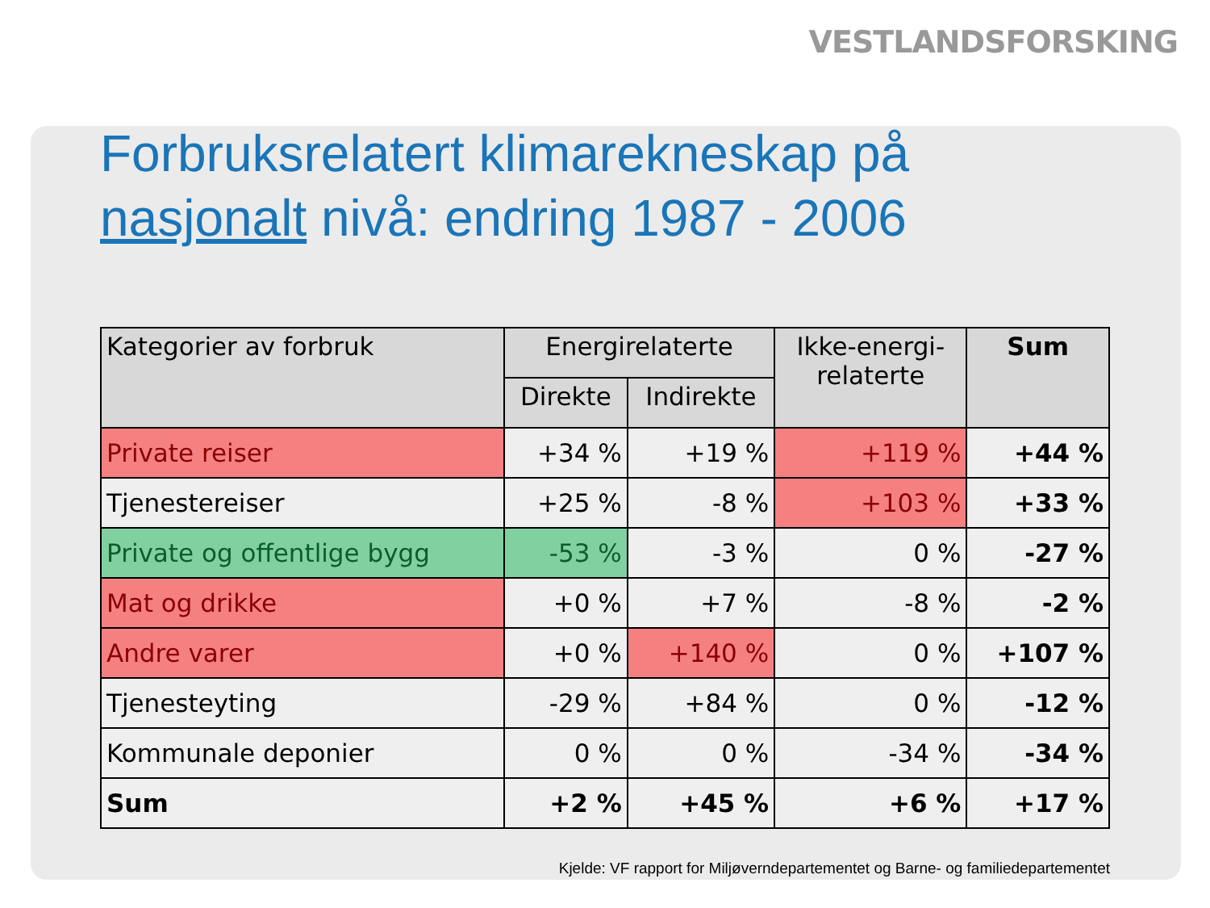VESTLANDSFORSKING
Forbruksrelatert klimarekneskap på nasjonalt nivå: endring 1987 - 2006
| Kategorier av forbruk | Energirelaterte | | Ikke-energi- relaterte | Sum |
| --- | --- | --- | --- | --- |
| | Direkte | Indirekte | | |
| Private reiser | +34 % | +19 % | +119 % | +44 % |
| Tjenestereiser | +25 % | -8 % | +103 % | +33 % |
| Private og offentlige bygg | -53 % | -3 % | 0 % | -27 % |
| Mat og drikke | +0 % | +7 % | -8 % | -2 % |
| Andre varer | +0 % | +140 % | 0 % | +107 % |
| Tjenesteyting | -29 % | +84 % | 0 % | -12 % |
| Kommunale deponier | 0 % | 0 % | -34 % | -34 % |
| Sum | +2 % | +45 % | +6 % | +17 % |
Kjelde: VF rapport for Miljøverndepartementet og Barne- og familiedepartementet